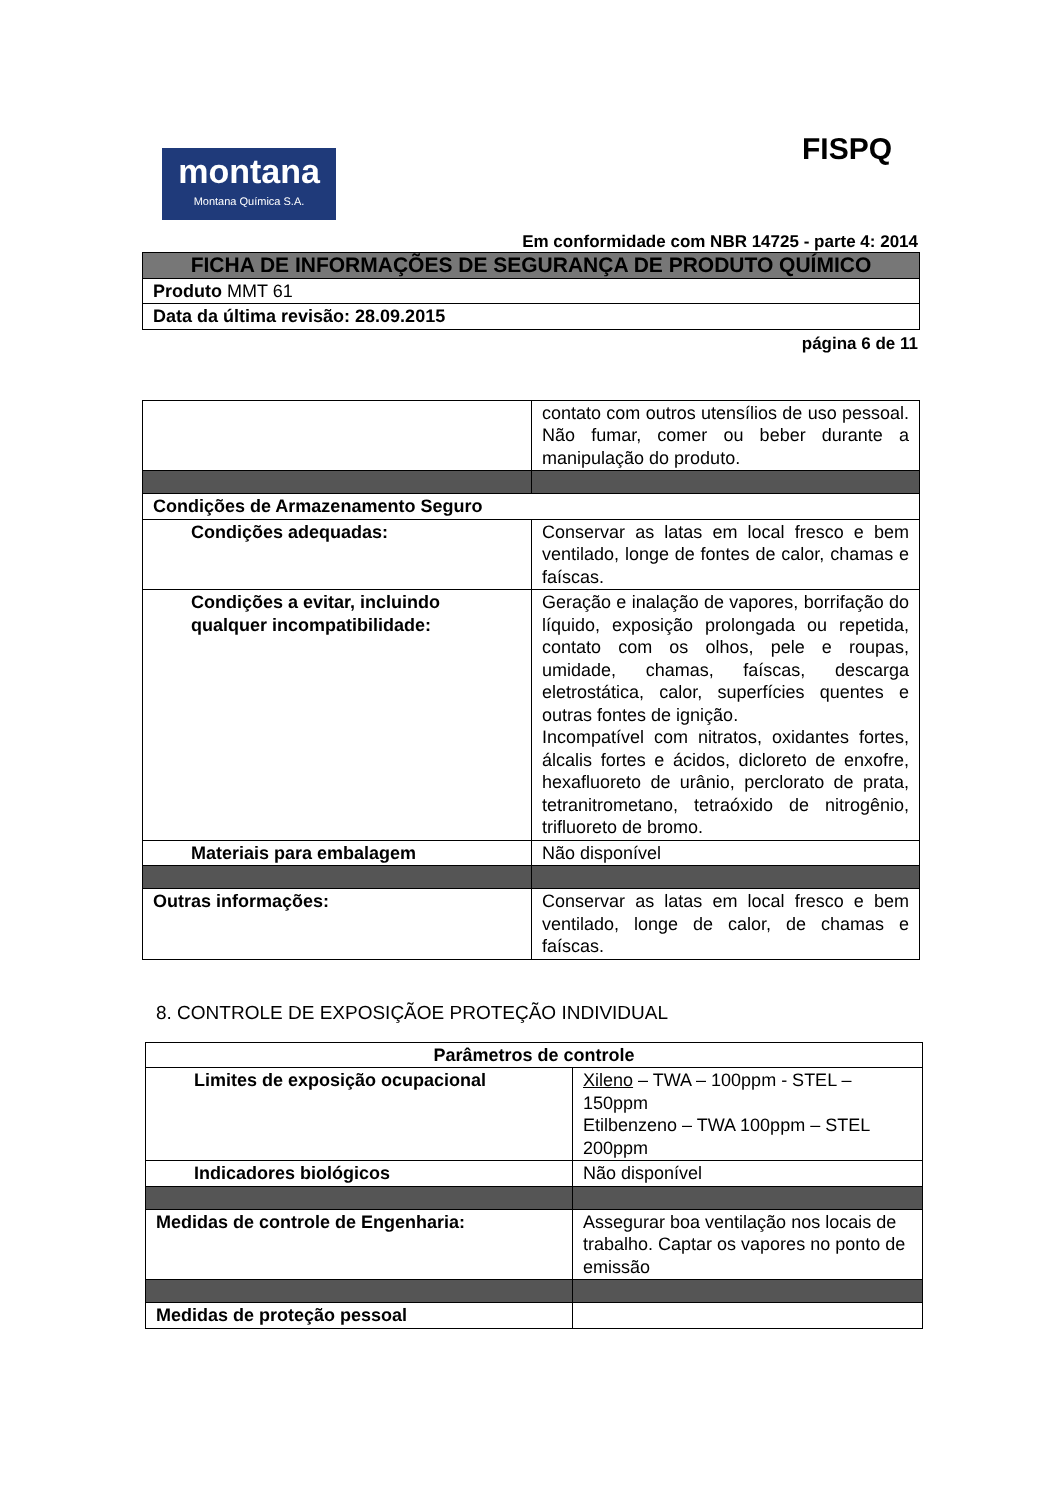FISPQ
montana
Montana Química S.A.
Em conformidade com NBR 14725 - parte 4: 2014
| FICHA DE INFORMAÇÕES DE SEGURANÇA DE PRODUTO QUÍMICO |
| Produto MMT 61 |
| Data da última revisão: 28.09.2015 |
página 6 de 11
| | contato com outros utensílios de uso pessoal. Não fumar, comer ou beber durante a manipulação do produto. |
| Condições de Armazenamento Seguro | |
| Condições adequadas: | Conservar as latas em local fresco e bem ventilado, longe de fontes de calor, chamas e faíscas. |
| Condições a evitar, incluindo qualquer incompatibilidade: | Geração e inalação de vapores, borrifação do líquido, exposição prolongada ou repetida, contato com os olhos, pele e roupas, umidade, chamas, faíscas, descarga eletrostática, calor, superfícies quentes e outras fontes de ignição. Incompatível com nitratos, oxidantes fortes, álcalis fortes e ácidos, dicloreto de enxofre, hexafluoreto de urânio, perclorato de prata, tetranitrometano, tetraóxido de nitrogênio, trifluoreto de bromo. |
| Materiais para embalagem | Não disponível |
| Outras informações: | Conservar as latas em local fresco e bem ventilado, longe de calor, de chamas e faíscas. |
8. CONTROLE DE EXPOSIÇÃOE PROTEÇÃO INDIVIDUAL
| Parâmetros de controle | |
| Limites de exposição ocupacional | Xileno – TWA – 100ppm - STEL – 150ppm Etilbenzeno – TWA 100ppm – STEL 200ppm |
| Indicadores biológicos | Não disponível |
| Medidas de controle de Engenharia: | Assegurar boa ventilação nos locais de trabalho. Captar os vapores no ponto de emissão |
| Medidas de proteção pessoal | |